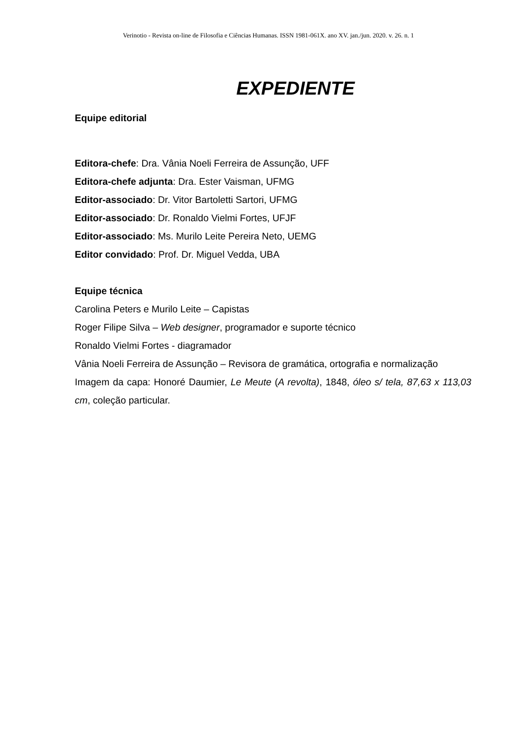Verinotio - Revista on-line de Filosofia e Ciências Humanas. ISSN 1981-061X. ano XV. jan./jun. 2020. v. 26. n. 1
EXPEDIENTE
Equipe editorial
Editora-chefe: Dra. Vânia Noeli Ferreira de Assunção, UFF
Editora-chefe adjunta: Dra. Ester Vaisman, UFMG
Editor-associado: Dr. Vitor Bartoletti Sartori, UFMG
Editor-associado: Dr. Ronaldo Vielmi Fortes, UFJF
Editor-associado: Ms. Murilo Leite Pereira Neto, UEMG
Editor convidado: Prof. Dr. Miguel Vedda, UBA
Equipe técnica
Carolina Peters e Murilo Leite – Capistas
Roger Filipe Silva – Web designer, programador e suporte técnico
Ronaldo Vielmi Fortes - diagramador
Vânia Noeli Ferreira de Assunção – Revisora de gramática, ortografia e normalização
Imagem da capa: Honoré Daumier, Le Meute (A revolta), 1848, óleo s/ tela, 87,63 x 113,03 cm, coleção particular.